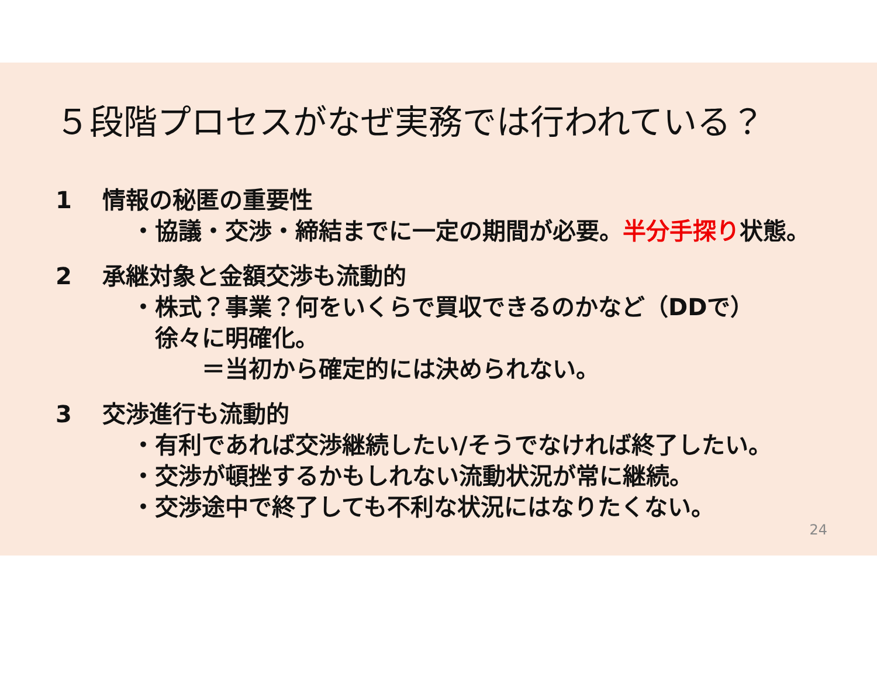５段階プロセスがなぜ実務では行われている？
1 情報の秘匿の重要性
・協議・交渉・締結までに一定の期間が必要。半分手探り状態。
2 承継対象と金額交渉も流動的
・株式？事業？何をいくらで買収できるのかなど（DDで）
徐々に明確化。
＝当初から確定的には決められない。
3 交渉進行も流動的
・有利であれば交渉継続したい/そうでなければ終了したい。
・交渉が頓挫するかもしれない流動状況が常に継続。
・交渉途中で終了しても不利な状況にはなりたくない。
24